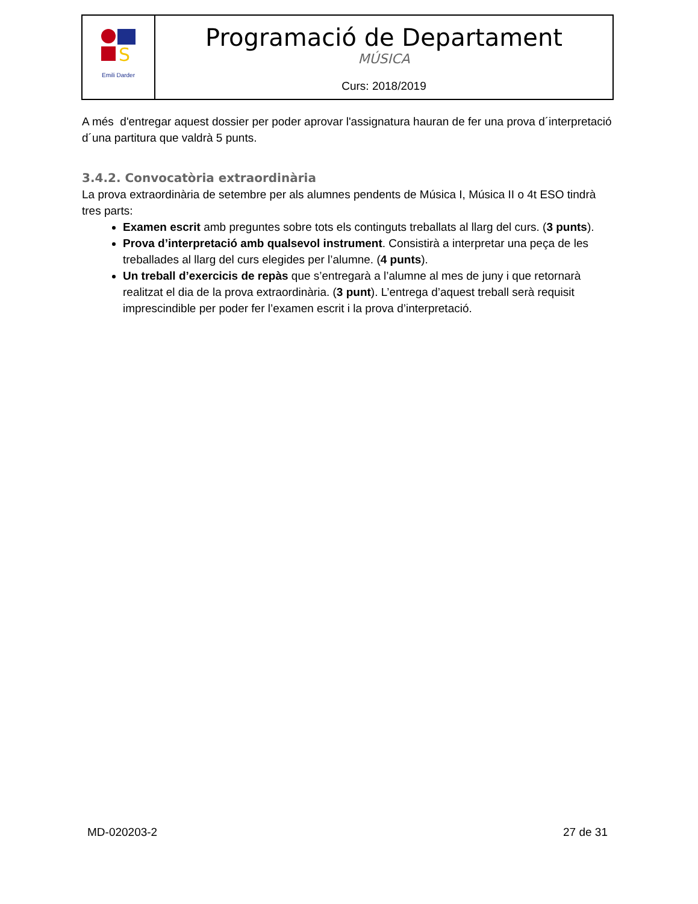| S Emili Darder | Programació de Departament MÚSICA Curs: 2018/2019 |
A més d'entregar aquest dossier per poder aprovar l'assignatura hauran de fer una prova d´interpretació d´una partitura que valdrà 5 punts.
3.4.2. Convocatòria extraordinària
La prova extraordinària de setembre per als alumnes pendents de Música I, Música II o 4t ESO tindrà tres parts:
Examen escrit amb preguntes sobre tots els continguts treballats al llarg del curs. (3 punts).
Prova d’interpretació amb qualsevol instrument. Consistirà a interpretar una peça de les treballades al llarg del curs elegides per l’alumne. (4 punts).
Un treball d’exercicis de repàs que s’entregarà a l’alumne al mes de juny i que retornarà realitzat el dia de la prova extraordinària. (3 punt). L’entrega d’aquest treball serà requisit imprescindible per poder fer l’examen escrit i la prova d’interpretació.
MD-020203-2 27 de 31